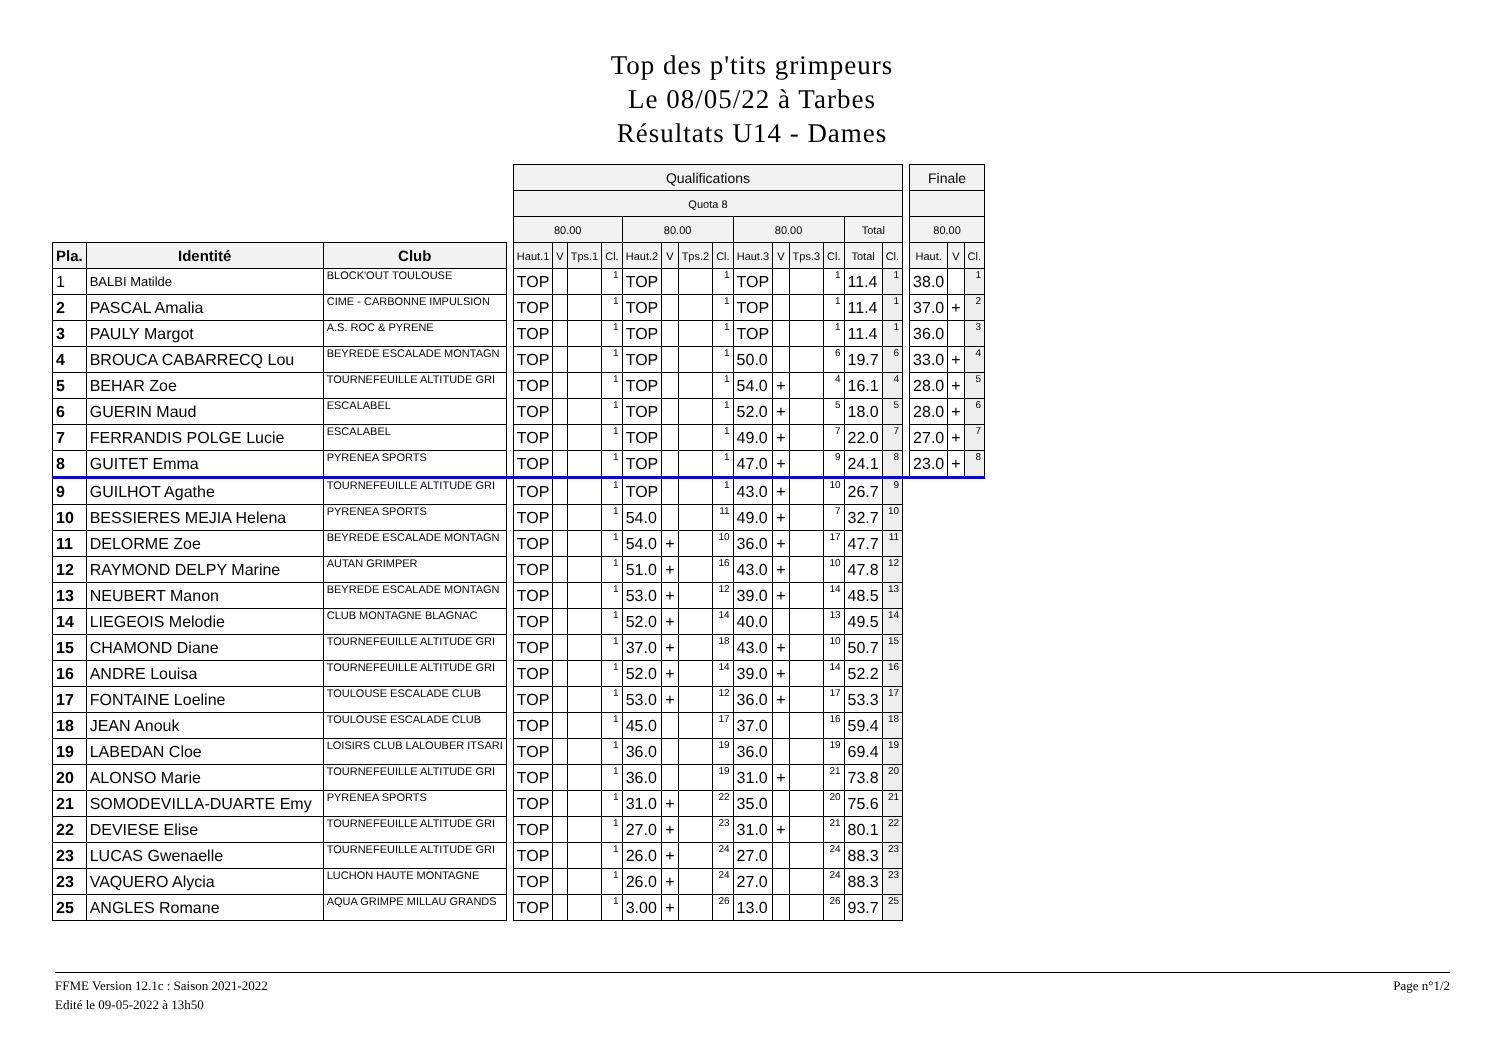Top des p'tits grimpeurs
Le 08/05/22 à Tarbes
Résultats U14 - Dames
| | | | | Qualifications | | | | | | | | | | | | | | | Finale | | |
| | | | | Quota 8 | | | | | | | | | | | | | | | | | |
| | | | | 80.00 | | | | 80.00 | | | | 80.00 | | | | Total | | | 80.00 | | |
| Pla. | Identité | Club | | Haut.1 | V | Tps.1 | Cl. | Haut.2 | V | Tps.2 | Cl. | Haut.3 | V | Tps.3 | Cl. | Total | Cl. | | Haut. | V | Cl. |
| 1 | BALBI Matilde | BLOCK'OUT TOULOUSE | | TOP | | | 1 | TOP | | | 1 | TOP | | | 1 | 11.4 | 1 | | 38.0 | | 1 |
| 2 | PASCAL Amalia | CIME - CARBONNE IMPULSION | | TOP | | | 1 | TOP | | | 1 | TOP | | | 1 | 11.4 | 1 | | 37.0 | + | 2 |
| 3 | PAULY Margot | A.S. ROC & PYRENE | | TOP | | | 1 | TOP | | | 1 | TOP | | | 1 | 11.4 | 1 | | 36.0 | | 3 |
| 4 | BROUCA CABARRECQ Lou | BEYREDE ESCALADE MONTAGN | | TOP | | | 1 | TOP | | | 1 | 50.0 | | | 6 | 19.7 | 6 | | 33.0 | + | 4 |
| 5 | BEHAR Zoe | TOURNEFEUILLE ALTITUDE GRI | | TOP | | | 1 | TOP | | | 1 | 54.0 | + | | 4 | 16.1 | 4 | | 28.0 | + | 5 |
| 6 | GUERIN Maud | ESCALABEL | | TOP | | | 1 | TOP | | | 1 | 52.0 | + | | 5 | 18.0 | 5 | | 28.0 | + | 6 |
| 7 | FERRANDIS POLGE Lucie | ESCALABEL | | TOP | | | 1 | TOP | | | 1 | 49.0 | + | | 7 | 22.0 | 7 | | 27.0 | + | 7 |
| 8 | GUITET Emma | PYRENEA SPORTS | | TOP | | | 1 | TOP | | | 1 | 47.0 | + | | 9 | 24.1 | 8 | | 23.0 | + | 8 |
| 9 | GUILHOT Agathe | TOURNEFEUILLE ALTITUDE GRI | | TOP | | | 1 | TOP | | | 1 | 43.0 | + | | 10 | 26.7 | 9 | | | | |
| 10 | BESSIERES MEJIA Helena | PYRENEA SPORTS | | TOP | | | 1 | 54.0 | | | 11 | 49.0 | + | | 7 | 32.7 | 10 | | | | |
| 11 | DELORME Zoe | BEYREDE ESCALADE MONTAGN | | TOP | | | 1 | 54.0 | + | | 10 | 36.0 | + | | 17 | 47.7 | 11 | | | | |
| 12 | RAYMOND DELPY Marine | AUTAN GRIMPER | | TOP | | | 1 | 51.0 | + | | 16 | 43.0 | + | | 10 | 47.8 | 12 | | | | |
| 13 | NEUBERT Manon | BEYREDE ESCALADE MONTAGN | | TOP | | | 1 | 53.0 | + | | 12 | 39.0 | + | | 14 | 48.5 | 13 | | | | |
| 14 | LIEGEOIS Melodie | CLUB MONTAGNE BLAGNAC | | TOP | | | 1 | 52.0 | + | | 14 | 40.0 | | | 13 | 49.5 | 14 | | | | |
| 15 | CHAMOND Diane | TOURNEFEUILLE ALTITUDE GRI | | TOP | | | 1 | 37.0 | + | | 18 | 43.0 | + | | 10 | 50.7 | 15 | | | | |
| 16 | ANDRE Louisa | TOURNEFEUILLE ALTITUDE GRI | | TOP | | | 1 | 52.0 | + | | 14 | 39.0 | + | | 14 | 52.2 | 16 | | | | |
| 17 | FONTAINE Loeline | TOULOUSE ESCALADE CLUB | | TOP | | | 1 | 53.0 | + | | 12 | 36.0 | + | | 17 | 53.3 | 17 | | | | |
| 18 | JEAN Anouk | TOULOUSE ESCALADE CLUB | | TOP | | | 1 | 45.0 | | | 17 | 37.0 | | | 16 | 59.4 | 18 | | | | |
| 19 | LABEDAN Cloe | LOISIRS CLUB LALOUBER ITSARI | | TOP | | | 1 | 36.0 | | | 19 | 36.0 | | | 19 | 69.4 | 19 | | | | |
| 20 | ALONSO Marie | TOURNEFEUILLE ALTITUDE GRI | | TOP | | | 1 | 36.0 | | | 19 | 31.0 | + | | 21 | 73.8 | 20 | | | | |
| 21 | SOMODEVILLA-DUARTE Emy | PYRENEA SPORTS | | TOP | | | 1 | 31.0 | + | | 22 | 35.0 | | | 20 | 75.6 | 21 | | | | |
| 22 | DEVIESE Elise | TOURNEFEUILLE ALTITUDE GRI | | TOP | | | 1 | 27.0 | + | | 23 | 31.0 | + | | 21 | 80.1 | 22 | | | | |
| 23 | LUCAS Gwenaelle | TOURNEFEUILLE ALTITUDE GRI | | TOP | | | 1 | 26.0 | + | | 24 | 27.0 | | | 24 | 88.3 | 23 | | | | |
| 23 | VAQUERO Alycia | LUCHON HAUTE MONTAGNE | | TOP | | | 1 | 26.0 | + | | 24 | 27.0 | | | 24 | 88.3 | 23 | | | | |
| 25 | ANGLES Romane | AQUA GRIMPE MILLAU GRANDS | | TOP | | | 1 | 3.00 | + | | 26 | 13.0 | | | 26 | 93.7 | 25 | | | | |
FFME Version 12.1c : Saison 2021-2022
Edité le 09-05-2022 à 13h50
Page n°1/2